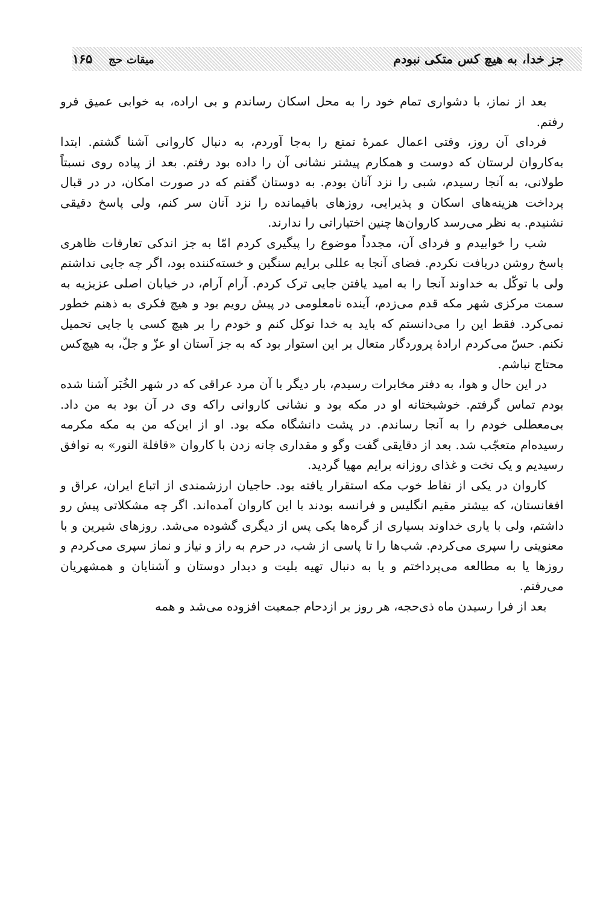جز خدا، به هیچ کس متکی نبودم میقات حج ۱۶۵
بعد از نماز، با دشواری تمام خود را به محل اسکان رساندم و بی اراده، به خوابی عمیق فرو رفتم.
فردای آن روز، وقتی اعمال عمرهٔ تمتع را به‌جا آوردم، به دنبال کاروانی آشنا گشتم. ابتدا به‌کاروان لرستان که دوست و همکارم پیشتر نشانی آن را داده بود رفتم. بعد از پیاده روی نسبتاً طولانی، به آنجا رسیدم، شبی را نزد آنان بودم. به دوستان گفتم که در صورت امکان، در در قبال پرداخت هزینه‌های اسکان و پذیرایی، روزهای باقیمانده را نزد آنان سر کنم، ولی پاسخ دقیقی نشنیدم. به نظر می‌رسد کاروان‌ها چنین اختیاراتی را ندارند.
شب را خوابیدم و فردای آن، مجدداً موضوع را پیگیری کردم امّا به جز اندکی تعارفات ظاهری پاسخ روشن دریافت نکردم. فضای آنجا به عللی برایم سنگین و خسته‌کننده بود، اگر چه جایی نداشتم ولی با توکّل به خداوند آنجا را به امید یافتن جایی ترک کردم. آرام آرام، در خیابان اصلی عزیزیه به سمت مرکزی شهر مکه قدم می‌زدم، آینده نامعلومی در پیش رویم بود و هیچ فکری به ذهنم خطور نمی‌کرد. فقط این را می‌دانستم که باید به خدا توکل کنم و خودم را بر هیچ کسی یا جایی تحمیل نکنم. حسّ می‌کردم ارادهٔ پروردگار متعال بر این استوار بود که به جز آستان او عزّ و جلّ، به هیچ‌کس محتاج نباشم.
در این حال و هوا، به دفتر مخابرات رسیدم، بار دیگر با آن مرد عراقی که در شهر الخُبَر آشنا شده بودم تماس گرفتم. خوشبختانه او در مکه بود و نشانی کاروانی راکه وی در آن بود به من داد. بی‌معطلی خودم را به آنجا رساندم. در پشت دانشگاه مکه بود. او از این‌که من به مکه مکرمه رسیده‌ام متعجّب شد. بعد از دقایقی گفت وگو و مقداری چانه زدن با کاروان «قافلة النور» به توافق رسیدیم و یک تخت و غذای روزانه برایم مهیا گردید.
کاروان در یکی از نقاط خوب مکه استقرار یافته بود. حاجیان ارزشمندی از اتباع ایران، عراق و افغانستان، که بیشتر مقیم انگلیس و فرانسه بودند با این کاروان آمده‌اند. اگر چه مشکلاتی پیش رو داشتم، ولی با یاری خداوند بسیاری از گره‌ها یکی پس از دیگری گشوده می‌شد. روزهای شیرین و با معنویتی را سپری می‌کردم. شب‌ها را تا پاسی از شب، در حرم به راز و نیاز و نماز سپری می‌کردم و روزها یا به مطالعه می‌پرداختم و یا به دنبال تهیه بلیت و دیدار دوستان و آشنایان و همشهریان می‌رفتم.
بعد از فرا رسیدن ماه ذی‌حجه، هر روز بر ازدحام جمعیت افزوده می‌شد و همه